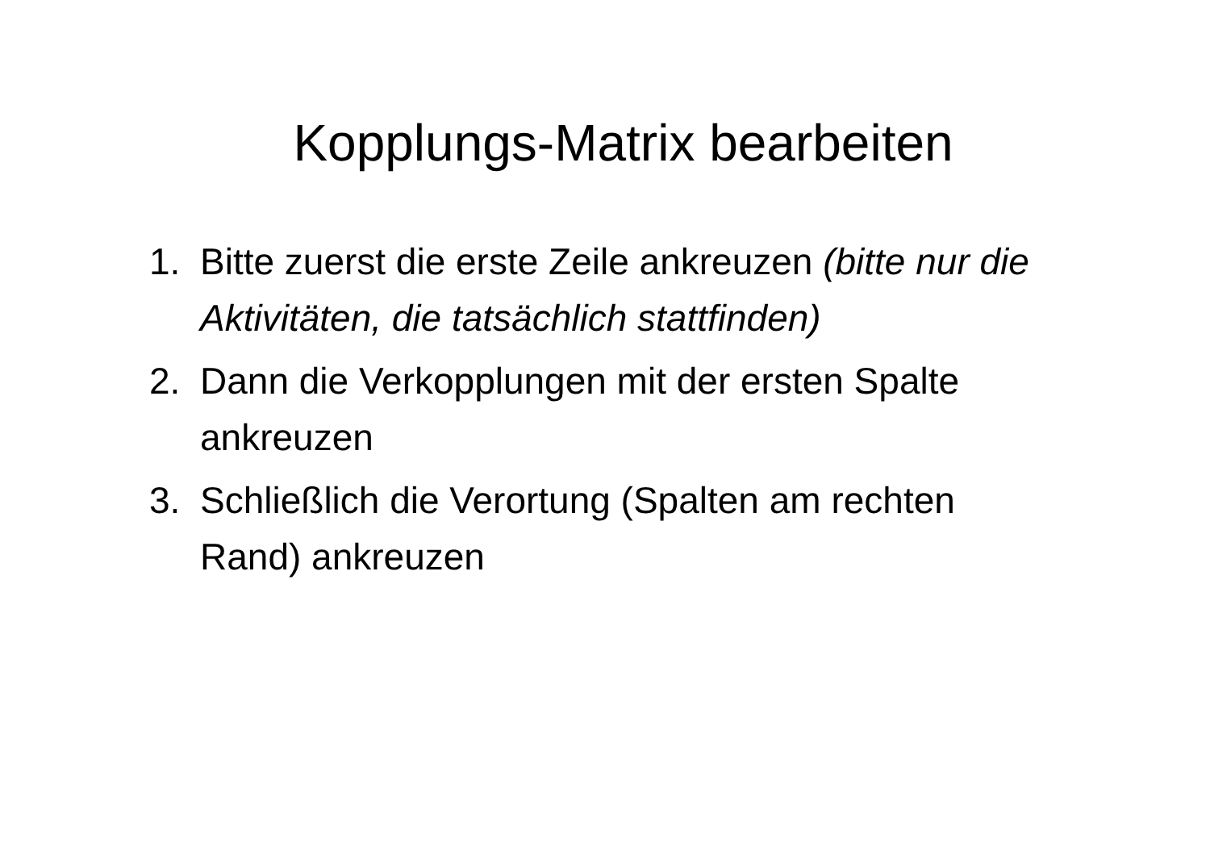Kopplungs-Matrix bearbeiten
1. Bitte zuerst die erste Zeile ankreuzen (bitte nur die Aktivitäten, die tatsächlich stattfinden)
2. Dann die Verkopplungen mit der ersten Spalte ankreuzen
3. Schließlich die Verortung (Spalten am rechten Rand) ankreuzen